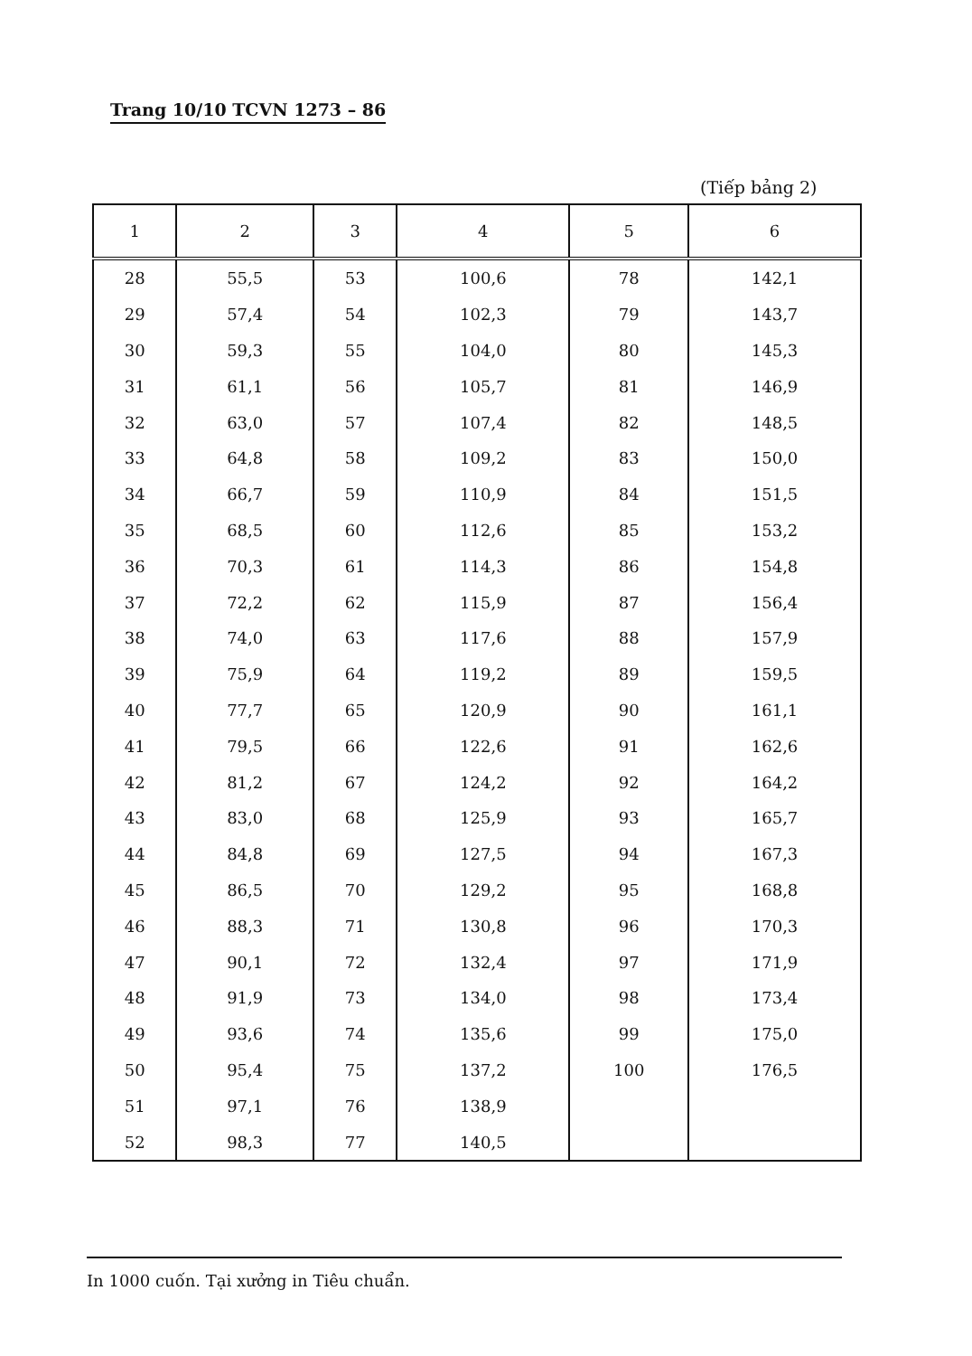Trang 10/10 TCVN 1273 – 86
(Tiếp bảng 2)
| 1 | 2 | 3 | 4 | 5 | 6 |
| --- | --- | --- | --- | --- | --- |
| 28 | 55,5 | 53 | 100,6 | 78 | 142,1 |
| 29 | 57,4 | 54 | 102,3 | 79 | 143,7 |
| 30 | 59,3 | 55 | 104,0 | 80 | 145,3 |
| 31 | 61,1 | 56 | 105,7 | 81 | 146,9 |
| 32 | 63,0 | 57 | 107,4 | 82 | 148,5 |
| 33 | 64,8 | 58 | 109,2 | 83 | 150,0 |
| 34 | 66,7 | 59 | 110,9 | 84 | 151,5 |
| 35 | 68,5 | 60 | 112,6 | 85 | 153,2 |
| 36 | 70,3 | 61 | 114,3 | 86 | 154,8 |
| 37 | 72,2 | 62 | 115,9 | 87 | 156,4 |
| 38 | 74,0 | 63 | 117,6 | 88 | 157,9 |
| 39 | 75,9 | 64 | 119,2 | 89 | 159,5 |
| 40 | 77,7 | 65 | 120,9 | 90 | 161,1 |
| 41 | 79,5 | 66 | 122,6 | 91 | 162,6 |
| 42 | 81,2 | 67 | 124,2 | 92 | 164,2 |
| 43 | 83,0 | 68 | 125,9 | 93 | 165,7 |
| 44 | 84,8 | 69 | 127,5 | 94 | 167,3 |
| 45 | 86,5 | 70 | 129,2 | 95 | 168,8 |
| 46 | 88,3 | 71 | 130,8 | 96 | 170,3 |
| 47 | 90,1 | 72 | 132,4 | 97 | 171,9 |
| 48 | 91,9 | 73 | 134,0 | 98 | 173,4 |
| 49 | 93,6 | 74 | 135,6 | 99 | 175,0 |
| 50 | 95,4 | 75 | 137,2 | 100 | 176,5 |
| 51 | 97,1 | 76 | 138,9 | | |
| 52 | 98,3 | 77 | 140,5 | | |
In 1000 cuốn. Tại xưởng in Tiêu chuẩn.